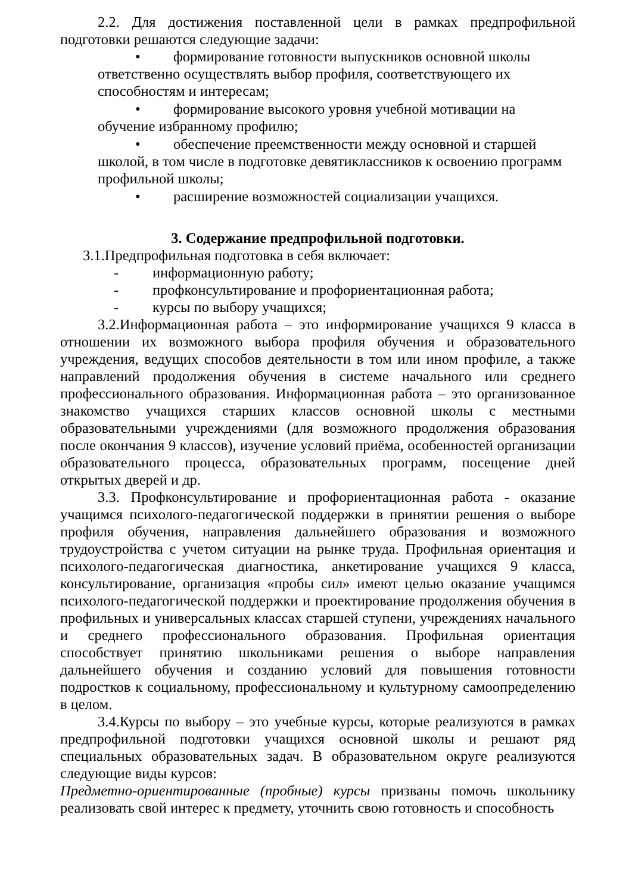2.2. Для достижения поставленной цели в рамках предпрофильной подготовки решаются следующие задачи:
• формирование готовности выпускников основной школы ответственно осуществлять выбор профиля, соответствующего их способностям и интересам;
• формирование высокого уровня учебной мотивации на обучение избранному профилю;
• обеспечение преемственности между основной и старшей школой, в том числе в подготовке девятиклассников к освоению программ профильной школы;
• расширение возможностей социализации учащихся.
3. Содержание предпрофильной подготовки.
3.1.Предпрофильная подготовка в себя включает:
- информационную работу;
- профконсультирование и профориентационная работа;
- курсы по выбору учащихся;
3.2.Информационная работа – это информирование учащихся 9 класса в отношении их возможного выбора профиля обучения и образовательного учреждения, ведущих способов деятельности в том или ином профиле, а также направлений продолжения обучения в системе начального или среднего профессионального образования. Информационная работа – это организованное знакомство учащихся старших классов основной школы с местными образовательными учреждениями (для возможного продолжения образования после окончания 9 классов), изучение условий приёма, особенностей организации образовательного процесса, образовательных программ, посещение дней открытых дверей и др.
3.3. Профконсультирование и профориентационная работа - оказание учащимся психолого-педагогической поддержки в принятии решения о выборе профиля обучения, направления дальнейшего образования и возможного трудоустройства с учетом ситуации на рынке труда. Профильная ориентация и психолого-педагогическая диагностика, анкетирование учащихся 9 класса, консультирование, организация «пробы сил» имеют целью оказание учащимся психолого-педагогической поддержки и проектирование продолжения обучения в профильных и универсальных классах старшей ступени, учреждениях начального и среднего профессионального образования. Профильная ориентация способствует принятию школьниками решения о выборе направления дальнейшего обучения и созданию условий для повышения готовности подростков к социальному, профессиональному и культурному самоопределению в целом.
3.4.Курсы по выбору – это учебные курсы, которые реализуются в рамках предпрофильной подготовки учащихся основной школы и решают ряд специальных образовательных задач. В образовательном округе реализуются следующие виды курсов:
Предметно-ориентированные (пробные) курсы призваны помочь школьнику реализовать свой интерес к предмету, уточнить свою готовность и способность